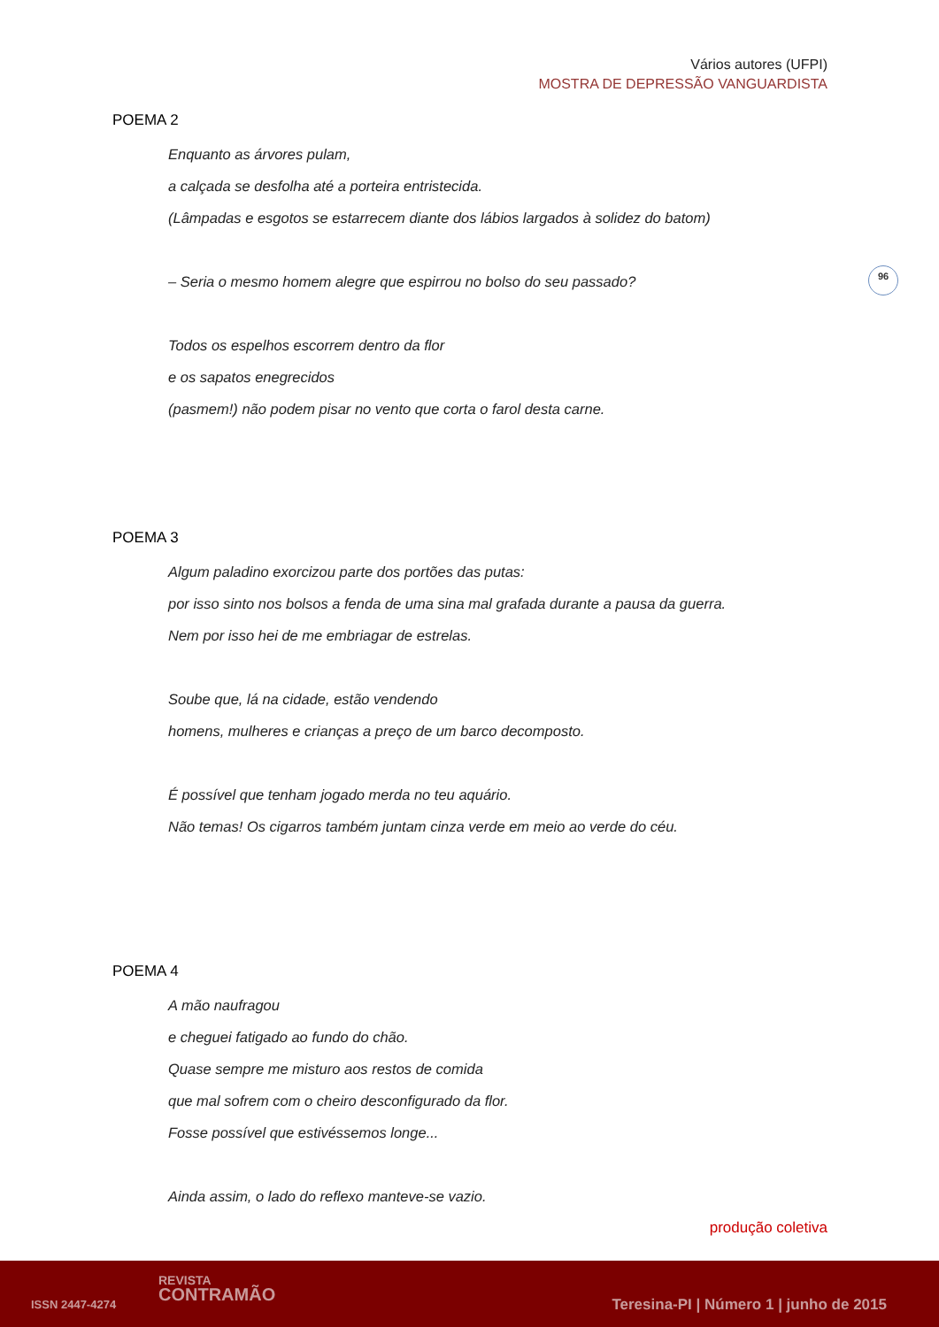Vários autores (UFPI)
MOSTRA DE DEPRESSÃO VANGUARDISTA
96
POEMA 2
Enquanto as árvores pulam,
a calçada se desfolha até a porteira entristecida.
(Lâmpadas e esgotos se estarrecem diante dos lábios largados à solidez do batom)
– Seria o mesmo homem alegre que espirrou no bolso do seu passado?
Todos os espelhos escorrem dentro da flor
e os sapatos enegrecidos
(pasmem!) não podem pisar no vento que corta o farol desta carne.
POEMA 3
Algum paladino exorcizou parte dos portões das putas:
por isso sinto nos bolsos a fenda de uma sina mal grafada durante a pausa da guerra.
Nem por isso hei de me embriagar de estrelas.
Soube que, lá na cidade, estão vendendo
homens, mulheres e crianças a preço de um barco decomposto.
É possível que tenham jogado merda no teu aquário.
Não temas! Os cigarros também juntam cinza verde em meio ao verde do céu.
POEMA 4
A mão naufragou
e cheguei fatigado ao fundo do chão.
Quase sempre me misturo aos restos de comida
que mal sofrem com o cheiro desconfigurado da flor.
Fosse possível que estivéssemos longe...
Ainda assim, o lado do reflexo manteve-se vazio.
produção coletiva
ISSN 2447-4274
REVISTA
CONTRAMÃO
Teresina-PI | Número 1 | junho de 2015